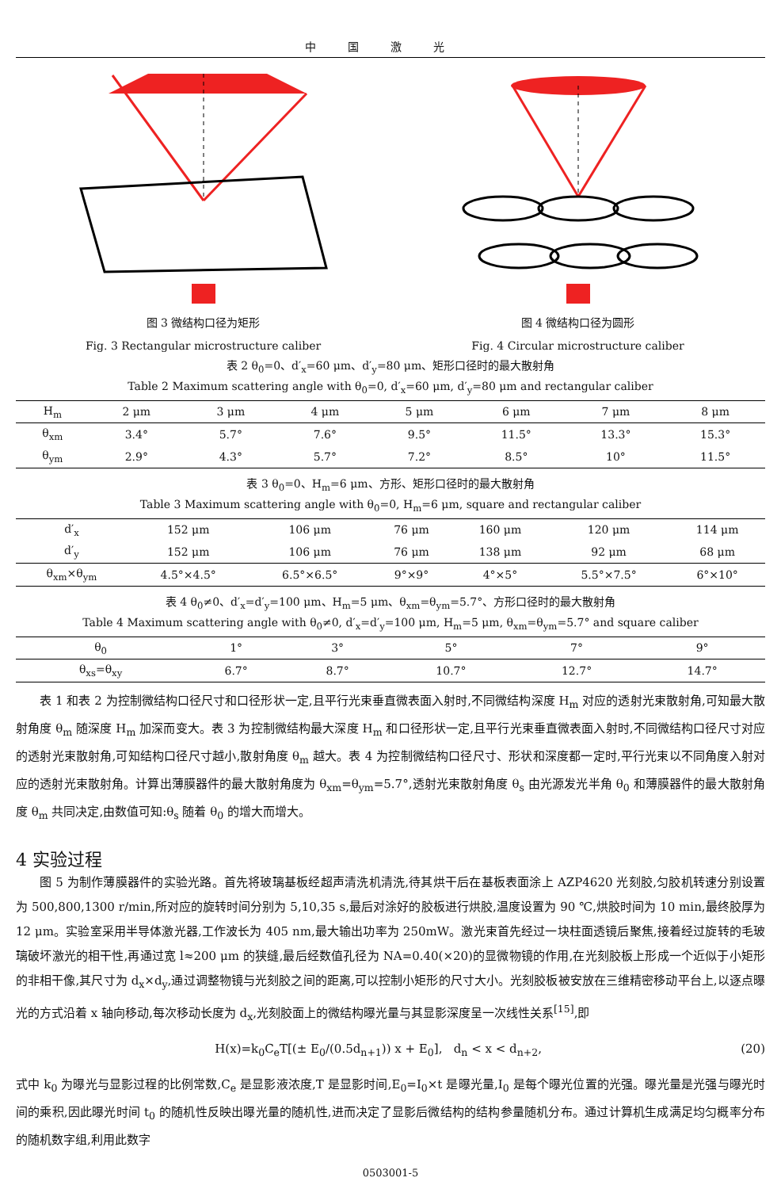中国激光
图 3 微结构口径为矩形
Fig. 3 Rectangular microstructure caliber
图 4 微结构口径为圆形
Fig. 4 Circular microstructure caliber
表 2 θ<sub>0</sub>=0、d′<sub>x</sub>=60 μm、d′<sub>y</sub>=80 μm、矩形口径时的最大散射角
Table 2 Maximum scattering angle with θ<sub>0</sub>=0, d′<sub>x</sub>=60 μm, d′<sub>y</sub>=80 μm and rectangular caliber
| H<sub>m</sub> | 2 μm | 3 μm | 4 μm | 5 μm | 6 μm | 7 μm | 8 μm |
| --- | --- | --- | --- | --- | --- | --- | --- |
| θ<sub>xm</sub> | 3.4° | 5.7° | 7.6° | 9.5° | 11.5° | 13.3° | 15.3° |
| θ<sub>ym</sub> | 2.9° | 4.3° | 5.7° | 7.2° | 8.5° | 10° | 11.5° |
表 3 θ<sub>0</sub>=0、H<sub>m</sub>=6 μm、方形、矩形口径时的最大散射角
Table 3 Maximum scattering angle with θ<sub>0</sub>=0, H<sub>m</sub>=6 μm, square and rectangular caliber
| d′<sub>x</sub> | 152 μm | 106 μm | 76 μm | 160 μm | 120 μm | 114 μm |
| d′<sub>y</sub> | 152 μm | 106 μm | 76 μm | 138 μm | 92 μm | 68 μm |
| θ<sub>xm</sub>×θ<sub>ym</sub> | 4.5°×4.5° | 6.5°×6.5° | 9°×9° | 4°×5° | 5.5°×7.5° | 6°×10° |
表 4 θ<sub>0</sub>≠0、d′<sub>x</sub>=d′<sub>y</sub>=100 μm、H<sub>m</sub>=5 μm、θ<sub>xm</sub>=θ<sub>ym</sub>=5.7°、方形口径时的最大散射角
Table 4 Maximum scattering angle with θ<sub>0</sub>≠0, d′<sub>x</sub>=d′<sub>y</sub>=100 μm, H<sub>m</sub>=5 μm, θ<sub>xm</sub>=θ<sub>ym</sub>=5.7° and square caliber
| θ<sub>0</sub> | 1° | 3° | 5° | 7° | 9° |
| θ<sub>xs</sub>=θ<sub>xy</sub> | 6.7° | 8.7° | 10.7° | 12.7° | 14.7° |
表 1 和表 2 为控制微结构口径尺寸和口径形状一定,且平行光束垂直微表面入射时,不同微结构深度 H<sub>m</sub> 对应的透射光束散射角,可知最大散射角度 θ<sub>m</sub> 随深度 H<sub>m</sub> 加深而变大。表 3 为控制微结构最大深度 H<sub>m</sub> 和口径形状一定,且平行光束垂直微表面入射时,不同微结构口径尺寸对应的透射光束散射角,可知结构口径尺寸越小,散射角度 θ<sub>m</sub> 越大。表 4 为控制微结构口径尺寸、形状和深度都一定时,平行光束以不同角度入射对应的透射光束散射角。计算出薄膜器件的最大散射角度为 θ<sub>xm</sub>=θ<sub>ym</sub>=5.7°,透射光束散射角度 θ<sub>s</sub> 由光源发光半角 θ<sub>0</sub> 和薄膜器件的最大散射角度 θ<sub>m</sub> 共同决定,由数值可知:θ<sub>s</sub> 随着 θ<sub>0</sub> 的增大而增大。
4 实验过程
图 5 为制作薄膜器件的实验光路。首先将玻璃基板经超声清洗机清洗,待其烘干后在基板表面涂上 AZP4620 光刻胶,匀胶机转速分别设置为 500,800,1300 r/min,所对应的旋转时间分别为 5,10,35 s,最后对涂好的胶板进行烘胶,温度设置为 90 ℃,烘胶时间为 10 min,最终胶厚为 12 μm。实验室采用半导体激光器,工作波长为 405 nm,最大输出功率为 250mW。激光束首先经过一块柱面透镜后聚焦,接着经过旋转的毛玻璃破坏激光的相干性,再通过宽 l≈200 μm 的狭缝,最后经数值孔径为 NA=0.40(×20)的显微物镜的作用,在光刻胶板上形成一个近似于小矩形的非相干像,其尺寸为 d<sub>x</sub>×d<sub>y</sub>,通过调整物镜与光刻胶之间的距离,可以控制小矩形的尺寸大小。光刻胶板被安放在三维精密移动平台上,以逐点曝光的方式沿着 x 轴向移动,每次移动长度为 d<sub>x</sub>,光刻胶面上的微结构曝光量与其显影深度呈一次线性关系<sup>[15]</sup>,即
H(x)=k<sub>0</sub>C<sub>e</sub>T[(± E<sub>0</sub>/(0.5d<sub>n+1</sub>)) x + E<sub>0</sub>], d<sub>n</sub> < x < d<sub>n+2</sub>, (20)
式中 k<sub>0</sub> 为曝光与显影过程的比例常数,C<sub>e</sub> 是显影液浓度,T 是显影时间,E<sub>0</sub>=I<sub>0</sub>×t 是曝光量,I<sub>0</sub> 是每个曝光位置的光强。曝光量是光强与曝光时间的乘积,因此曝光时间 t<sub>0</sub> 的随机性反映出曝光量的随机性,进而决定了显影后微结构的结构参量随机分布。通过计算机生成满足均匀概率分布的随机数字组,利用此数字
0503001-5